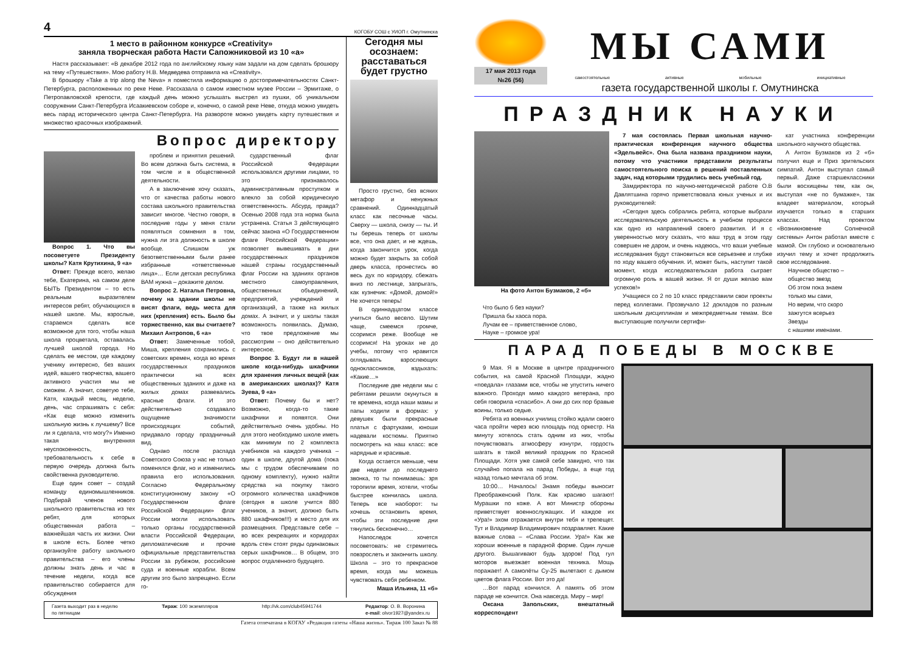4 КОГОБУ СОШ с УИОП г. Омутнинска
1 место в районном конкурсе «Creativity»
заняла творческая работа Насти Сапожниковой из 10 «а»
Настя рассказывает: «В декабре 2012 года по английскому языку нам задали на дом сделать брошюру на тему «Путешествия». Мою работу Н.В. Медведева отправила на «Creativity».
В брошюру «Take a trip along the Neva» я поместила информацию о достопримечательностях Санкт-Петербурга, расположенных по реке Неве. Рассказала о самом известном музее России – Эрмитаже, о Петропавловской крепости, где каждый день можно услышать выстрел из пушки, об уникальном сооружении Санкт-Петербурга Исаакиевском соборе и, конечно, о самой реке Неве, откуда можно увидеть весь парад исторического центра Санкт-Петербурга. На развороте можно увидеть карту путешествия и множество красочных изображений.
Вопрос директору
Вопрос 1. Что вы посоветуете Президенту школы? Катя Крутихина, 9 «а»
Ответ: Прежде всего, желаю тебе, Екатерина, на самом деле БЫТЬ Президентом – то есть реальным выразителем интересов ребят, обучающихся в нашей школе. Мы, взрослые, стараемся сделать все возможное для того, чтобы наша школа процветала, оставалась лучшей школой города. Но сделать ее местом, где каждому ученику интересно, без ваших идей, вашего творчества, вашего активного участия мы не сможем. А значит, советую тебе, Катя, каждый месяц, неделю, день, час спрашивать с себя: «Как еще можно изменить школьную жизнь к лучшему? Все ли я сделала, что могу?» Именно такая внутренняя неуспокоенность, требовательность к себе в первую очередь должна быть свойственна руководителю.
Еще один совет – создай команду единомышленников. Подбирай членов нового школьного правительства из тех ребят, для которых общественная работа – важнейшая часть их жизни. Они в школе есть. Более четко организуйте работу школьного правительства – его члены должны знать день и час в течение недели, когда все правительство собирается для обсуждения
проблем и принятия решений. Во всем должна быть система, в том числе и в общественной деятельности.
А в заключение хочу сказать, что от качества работы нового состава школьного правительства зависит многое. Честно говоря, в последние годы у меня стали появляться сомнения в том, нужна ли эта должность в школе вообще. Слишком уж безответственными были ранее избранные «ответственные лица»… Если детская республика ВАМ нужна – докажите делом.
Вопрос 2. Наталья Петровна, почему на здании школы не висят флаги, ведь места для них (крепления) есть. Было бы торжественно, как вы считаете? Михаил Антропов, 6 «а»
Ответ: Замеченные тобой, Миша, крепления сохранились с советских времен, когда во время государственных праздников практически на всех общественных зданиях и даже на жилых домах развевались красные флаги. И это действительно создавало ощущение значимости происходящих событий, придавало городу праздничный вид.
Однако после распада Советского Союза у нас не только поменялся флаг, но и изменились правила его использования. Согласно Федеральному конституционному закону «О Государственном флаге Российской Федерации» флаг России могли использовать только органы государственной власти Российской Федерации, дипломатические и прочие официальные представительства России за рубежом, российские суда и военные корабли. Всем другим это было запрещено. Если го-
сударственный флаг Российской Федерации использовался другими лицами, то это признавалось административным проступком и влекло за собой юридическую ответственность. Абсурд, правда? Осенью 2008 года эта норма была устранена. Статья 3 действующего сейчас закона «О Государственном флаге Российской Федерации» позволяет вывешивать в дни государственных праздников нашей страны государственный флаг России на зданиях органов местного самоуправления, общественных объединений, предприятий, учреждений и организаций, а также на жилых домах. А значит, и у школы такая возможность появилась. Думаю, что твое предложение мы рассмотрим – оно действительно интересное.
Вопрос 3. Будут ли в нашей школе когда-нибудь шкафчики для хранения личных вещей (как в американских школах)? Катя Зуева, 9 «а»
Ответ: Почему бы и нет? Возможно, когда-то такие шкафчики и появятся. Они действительно очень удобны. Но для этого необходимо школе иметь как минимум по 2 комплекта учебников на каждого ученика – один в школе, другой дома (пока мы с трудом обеспечиваем по одному комплекту), нужно найти средства на покупку такого огромного количества шкафчиков (сегодня в школе учится 880 учеников, а значит, должно быть 880 шкафчиков!!!) и место для их размещения. Представьте себе – во всех рекреациях и коридорах вдоль стен стоят ряды одинаковых серых шкафчиков… В общем, это вопрос отдаленного будущего.
Сегодня мы осознаем: расставаться будет грустно
Просто грустно, без всяких метафор и ненужных сравнений. Одиннадцатый класс как песочные часы. Сверху — школа, снизу — ты. И ты берешь теперь от школы все, что она дает, и не ждешь, когда закончится урок, когда можно будет закрыть за собой дверь класса, пронестись во весь дух по коридору, сбежать вниз по лестнице, запрыгать, как кузнечик: «Домой, домой!» Не хочется теперь!
В одиннадцатом классе учиться было весело. Шутим чаще, смеемся громче, ссоримся реже. Вообще не ссоримся! На уроках не до учебы, потому что нравится оглядывать взрослеющих одноклассников, вздыхать: «Какие…»
Последние две недели мы с ребятами решили окунуться в те времена, когда наши мамы и папы ходили в формах: у девушек были прекрасные платья с фартуками, юноши надевали костюмы. Приятно посмотреть на наш класс: все нарядные и красивые.
Когда остается меньше, чем две недели до последнего звонка, то ты понимаешь: зря торопили время, хотели, чтобы быстрее кончилась школа. Теперь все наоборот: ты хочешь остановить время, чтобы эти последние дни тянулись бесконечно…
Напоследок хочется посоветовать: не стремитесь повзрослеть и закончить школу. Школа – это то прекрасное время, когда мы можешь чувствовать себя ребенком.
Маша Ильина, 11 «б»
Газета выходит раз в неделю
по пятницам Тираж: 100 экземпляров http://vk.com/club45941744 Редактор: О. В. Воронина
e-mail: olvor1927@yandex.ru
Газета отпечатана в КОГАУ «Редакция газеты «Наша жизнь». Тираж 100 Заказ № 88
17 мая 2013 года
№26 (56)
МЫ САМИ
самостоятельные активные мобильные инициативные
газета государственной школы г. Омутнинска
ПРАЗДНИК НАУКИ
На фото Антон Бузмаков, 2 «б»
Что было б без науки?
Пришла бы хаоса пора.
Лучам ее – приветственное слово,
Науке – громкое ура!
7 мая состоялась Первая школьная научно-практическая конференция научного общества «Эдельвейс». Она была названа праздником науки, потому что участники представили результаты самостоятельного поиска в решений поставленных задач, над которыми трудились весь учебный год.
Замдиректора по научно-методической работе О.В Давлятшина горячо приветствовала юных ученых и их руководителей:
«Сегодня здесь собрались ребята, которые выбрали исследовательскую деятельность в учебном процессе как одно из направлений своего развития. И я с уверенностью могу сказать, что ваш труд в этом году совершен не даром, и очень надеюсь, что ваши учебные исследования будут становиться все серьезнее и глубже по ходу вашего обучения. И, может быть, наступит такой момент, когда исследовательская работа сыграет огромную роль в вашей жизни. Я от души желаю вам успехов!»
Учащиеся со 2 по 10 класс представили свои проекты перед коллегами. Прозвучало 12 докладов по разным школьным дисциплинам и межпредметным темам. Все выступающие получили сертифи-
кат участника конференции школьного научного общества.
А Антон Бузмаков из 2 «б» получил еще и Приз зрительских симпатий. Антон выступал самый первый. Даже старшеклассники были восхищены тем, как он, выступая «не по бумажке», так владеет материалом, который изучается только в старших классах. Над проектом «Возникновение Солнечной системы» Антон работал вместе с мамой. Он глубоко и основательно изучил тему и хочет продолжить свое исследование.
Научное общество –
общество звезд
Об этом пока знаем
только мы сами,
Но верим, что скоро
зажгутся всерьез
Звезды
с нашими именами.
ПАРАД ПОБЕДЫ В МОСКВЕ
9 Мая. Я в Москве в центре праздничного события, на самой Красной Площади, жадно «поедала» глазами все, чтобы не упустить ничего важного. Проходя мимо каждого ветерана, про себя говорила «спасибо». А они до сих пор бравые воины, только седые.
Ребята из военных училищ стойко ждали своего часа пройти через всю площадь под оркестр. На минуту хотелось стать одним из них, чтобы почувствовать атмосферу изнутри, гордость шагать в такой великий праздник по Красной Площади. Хотя уже самой себе завидно, что так случайно попала на парад Победы, а еще год назад только мечтала об этом.
10:00… Началось! Знамя победы выносит Преображенский Полк. Как красиво шагают! Мурашки по коже. А вот Министр обороны приветствует военнослужащих. И каждое их «Ура!» эхом отражается внутри тебя и трепещет. Тут и Владимир Владимирович поздравляет. Какие важные слова – «Слава России. Ура!» Как же хороши военные в парадной форме. Один лучше другого. Вышагивают будь здоров! Под гул моторов выезжает военная техника. Мощь поражает! А самолёты Су-25 вылетают с дымом цветов флага России. Вот это да!
…Вот парад кончился. А память об этом параде не кончится. Она навсегда. Миру – мир!
Оксана Запольских, внештатный корреспондент